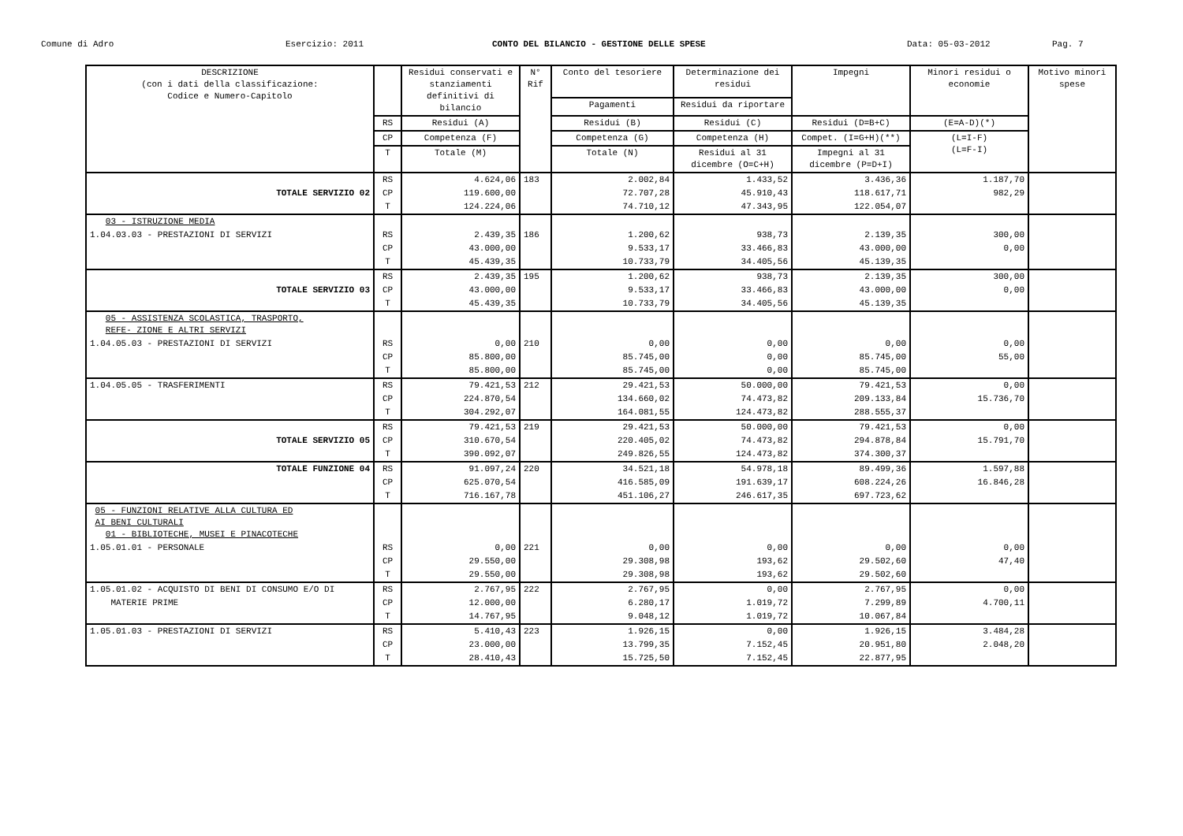Comune di Adro Esercizio: 2011 CONTO DEL BILANCIO - GESTIONE DELLE SPESE Data: 05-03-2012 Pag. 7
| DESCRIZIONE (con i dati della classificazione: Codice e Numero-Capitolo | | Residui conservati e stanziamenti definitivi di bilancio | N° Rif | Conto del tesoriere | Determinazione dei residui | Impegni | Minori residui o economie | Motivo minori spese |
| --- | --- | --- | --- | --- | --- | --- | --- | --- |
| | | | | Pagamenti | Residui da riportare | | | |
| | RS | Residui (A) | | Residui (B) | Residui (C) | Residui (D=B+C) | (E=A-D)(*) | |
| | CP | Competenza (F) | | Competenza (G) | Competenza (H) | Compet. (I=G+H)(**) | (L=I-F) (L=F-I) | |
| | T | Totale (M) | | Totale (N) | Residui al 31 dicembre (O=C+H) | Impegni al 31 dicembre (P=D+I) | | |
| | RS | 4.624,06 | 183 | 2.002,84 | 1.433,52 | 3.436,36 | 1.187,70 | |
| TOTALE SERVIZIO 02 | CP | 119.600,00 | | 72.707,28 | 45.910,43 | 118.617,71 | 982,29 | |
| | T | 124.224,06 | | 74.710,12 | 47.343,95 | 122.054,07 | | |
| 03 - ISTRUZIONE MEDIA | | | | | | | | |
| 1.04.03.03 - PRESTAZIONI DI SERVIZI | RS | 2.439,35 | 186 | 1.200,62 | 938,73 | 2.139,35 | 300,00 | |
| | CP | 43.000,00 | | 9.533,17 | 33.466,83 | 43.000,00 | 0,00 | |
| | T | 45.439,35 | | 10.733,79 | 34.405,56 | 45.139,35 | | |
| | RS | 2.439,35 | 195 | 1.200,62 | 938,73 | 2.139,35 | 300,00 | |
| TOTALE SERVIZIO 03 | CP | 43.000,00 | | 9.533,17 | 33.466,83 | 43.000,00 | 0,00 | |
| | T | 45.439,35 | | 10.733,79 | 34.405,56 | 45.139,35 | | |
| 05 - ASSISTENZA SCOLASTICA, TRASPORTO, REFE- ZIONE E ALTRI SERVIZI | | | | | | | | |
| 1.04.05.03 - PRESTAZIONI DI SERVIZI | RS | 0,00 | 210 | 0,00 | 0,00 | 0,00 | 0,00 | |
| | CP | 85.800,00 | | 85.745,00 | 0,00 | 85.745,00 | 55,00 | |
| | T | 85.800,00 | | 85.745,00 | 0,00 | 85.745,00 | | |
| 1.04.05.05 - TRASFERIMENTI | RS | 79.421,53 | 212 | 29.421,53 | 50.000,00 | 79.421,53 | 0,00 | |
| | CP | 224.870,54 | | 134.660,02 | 74.473,82 | 209.133,84 | 15.736,70 | |
| | T | 304.292,07 | | 164.081,55 | 124.473,82 | 288.555,37 | | |
| | RS | 79.421,53 | 219 | 29.421,53 | 50.000,00 | 79.421,53 | 0,00 | |
| TOTALE SERVIZIO 05 | CP | 310.670,54 | | 220.405,02 | 74.473,82 | 294.878,84 | 15.791,70 | |
| | T | 390.092,07 | | 249.826,55 | 124.473,82 | 374.300,37 | | |
| TOTALE FUNZIONE 04 | RS | 91.097,24 | 220 | 34.521,18 | 54.978,18 | 89.499,36 | 1.597,88 | |
| | CP | 625.070,54 | | 416.585,09 | 191.639,17 | 608.224,26 | 16.846,28 | |
| | T | 716.167,78 | | 451.106,27 | 246.617,35 | 697.723,62 | | |
| 05 - FUNZIONI RELATIVE ALLA CULTURA ED AI BENI CULTURALI 01 - BIBLIOTECHE, MUSEI E PINACOTECHE | | | | | | | | |
| 1.05.01.01 - PERSONALE | RS | 0,00 | 221 | 0,00 | 0,00 | 0,00 | 0,00 | |
| | CP | 29.550,00 | | 29.308,98 | 193,62 | 29.502,60 | 47,40 | |
| | T | 29.550,00 | | 29.308,98 | 193,62 | 29.502,60 | | |
| 1.05.01.02 - ACQUISTO DI BENI DI CONSUMO E/O DI | RS | 2.767,95 | 222 | 2.767,95 | 0,00 | 2.767,95 | 0,00 | |
| MATERIE PRIME | CP | 12.000,00 | | 6.280,17 | 1.019,72 | 7.299,89 | 4.700,11 | |
| | T | 14.767,95 | | 9.048,12 | 1.019,72 | 10.067,84 | | |
| 1.05.01.03 - PRESTAZIONI DI SERVIZI | RS | 5.410,43 | 223 | 1.926,15 | 0,00 | 1.926,15 | 3.484,28 | |
| | CP | 23.000,00 | | 13.799,35 | 7.152,45 | 20.951,80 | 2.048,20 | |
| | T | 28.410,43 | | 15.725,50 | 7.152,45 | 22.877,95 | | |